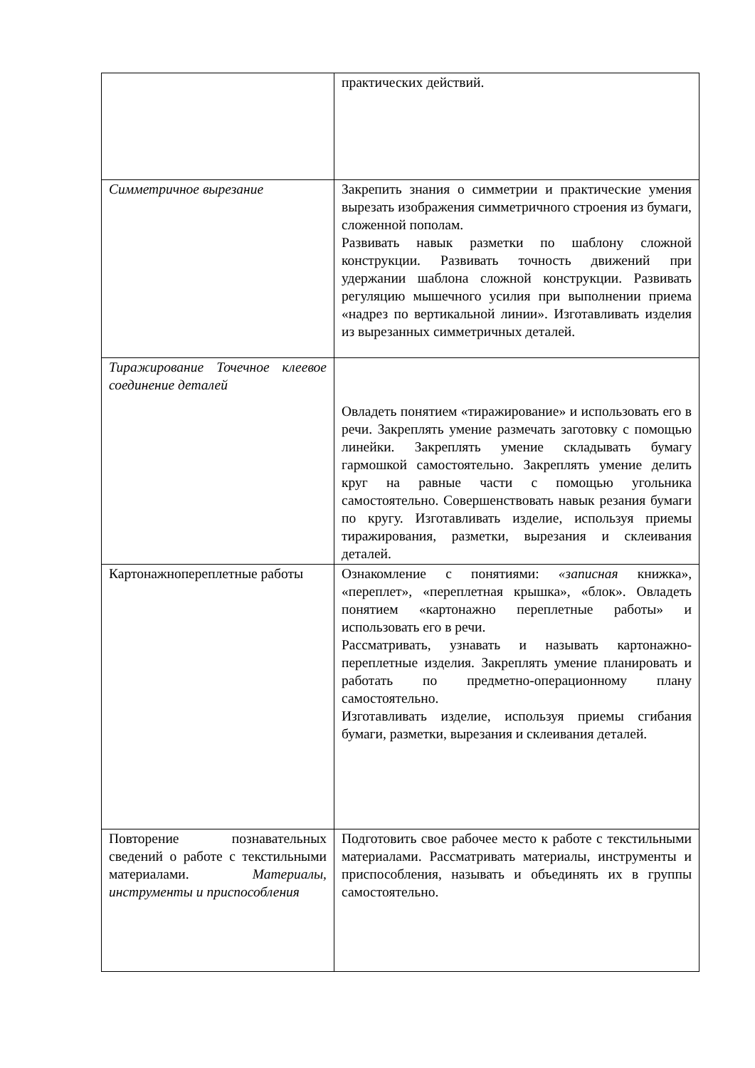| | практических действий. |
| Симметричное вырезание | Закрепить знания о симметрии и практические умения вырезать изображения симметричного строения из бумаги, сложенной пополам. Развивать навык разметки по шаблону сложной конструкции. Развивать точность движений при удержании шаблона сложной конструкции. Развивать регуляцию мышечного усилия при выполнении приема «надрез по вертикальной линии». Изготавливать изделия из вырезанных симметричных деталей. |
| Тиражирование Точечное клеевое соединение деталей | Овладеть понятием «тиражирование» и использовать его в речи. Закреплять умение размечать заготовку с помощью линейки. Закреплять умение складывать бумагу гармошкой самостоятельно. Закреплять умение делить круг на равные части с помощью угольника самостоятельно. Совершенствовать навык резания бумаги по кругу. Изготавливать изделие, используя приемы тиражирования, разметки, вырезания и склеивания деталей. |
| Картонажнопереплетные работы | Ознакомление с понятиями: «записная книжка», «переплет», «переплетная крышка», «блок». Овладеть понятием «картонажно переплетные работы» и использовать его в речи. Рассматривать, узнавать и называть картонажно-переплетные изделия. Закреплять умение планировать и работать по предметно-операционному плану самостоятельно. Изготавливать изделие, используя приемы сгибания бумаги, разметки, вырезания и склеивания деталей. |
| Повторение познавательных сведений о работе с текстильными материалами. Материалы, инструменты и приспособления | Подготовить свое рабочее место к работе с текстильными материалами. Рассматривать материалы, инструменты и приспособления, называть и объединять их в группы самостоятельно. |